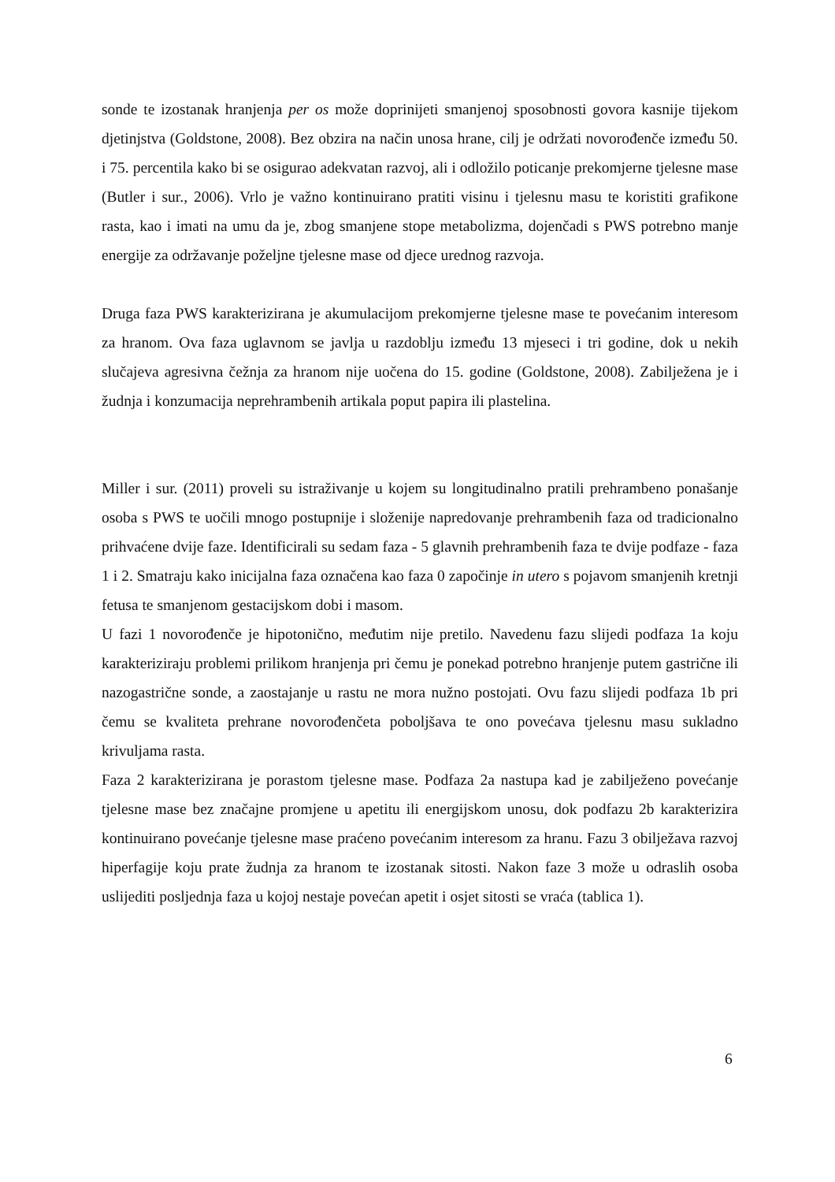sonde te izostanak hranjenja per os može doprinijeti smanjenoj sposobnosti govora kasnije tijekom djetinjstva (Goldstone, 2008). Bez obzira na način unosa hrane, cilj je održati novorođenče između 50. i 75. percentila kako bi se osigurao adekvatan razvoj, ali i odložilo poticanje prekomjerne tjelesne mase (Butler i sur., 2006). Vrlo je važno kontinuirano pratiti visinu i tjelesnu masu te koristiti grafikone rasta, kao i imati na umu da je, zbog smanjene stope metabolizma, dojenčadi s PWS potrebno manje energije za održavanje poželjne tjelesne mase od djece urednog razvoja.
Druga faza PWS karakterizirana je akumulacijom prekomjerne tjelesne mase te povećanim interesom za hranom. Ova faza uglavnom se javlja u razdoblju između 13 mjeseci i tri godine, dok u nekih slučajeva agresivna čežnja za hranom nije uočena do 15. godine (Goldstone, 2008). Zabilježena je i žudnja i konzumacija neprehrambenih artikala poput papira ili plastelina.
Miller i sur. (2011) proveli su istraživanje u kojem su longitudinalno pratili prehrambeno ponašanje osoba s PWS te uočili mnogo postupnije i složenije napredovanje prehrambenih faza od tradicionalno prihvaćene dvije faze. Identificirali su sedam faza - 5 glavnih prehrambenih faza te dvije podfaze - faza 1 i 2. Smatraju kako inicijalna faza označena kao faza 0 započinje in utero s pojavom smanjenih kretnji fetusa te smanjenom gestacijskom dobi i masom.
U fazi 1 novorođenče je hipotonično, međutim nije pretilo. Navedenu fazu slijedi podfaza 1a koju karakteriziraju problemi prilikom hranjenja pri čemu je ponekad potrebno hranjenje putem gastrične ili nazogastrične sonde, a zaostajanje u rastu ne mora nužno postojati. Ovu fazu slijedi podfaza 1b pri čemu se kvaliteta prehrane novorođenčeta poboljšava te ono povećava tjelesnu masu sukladno krivuljama rasta.
Faza 2 karakterizirana je porastom tjelesne mase. Podfaza 2a nastupa kad je zabilježeno povećanje tjelesne mase bez značajne promjene u apetitu ili energijskom unosu, dok podfazu 2b karakterizira kontinuirano povećanje tjelesne mase praćeno povećanim interesom za hranu. Fazu 3 obilježava razvoj hiperfagije koju prate žudnja za hranom te izostanak sitosti. Nakon faze 3 može u odraslih osoba uslijediti posljednja faza u kojoj nestaje povećan apetit i osjet sitosti se vraća (tablica 1).
6